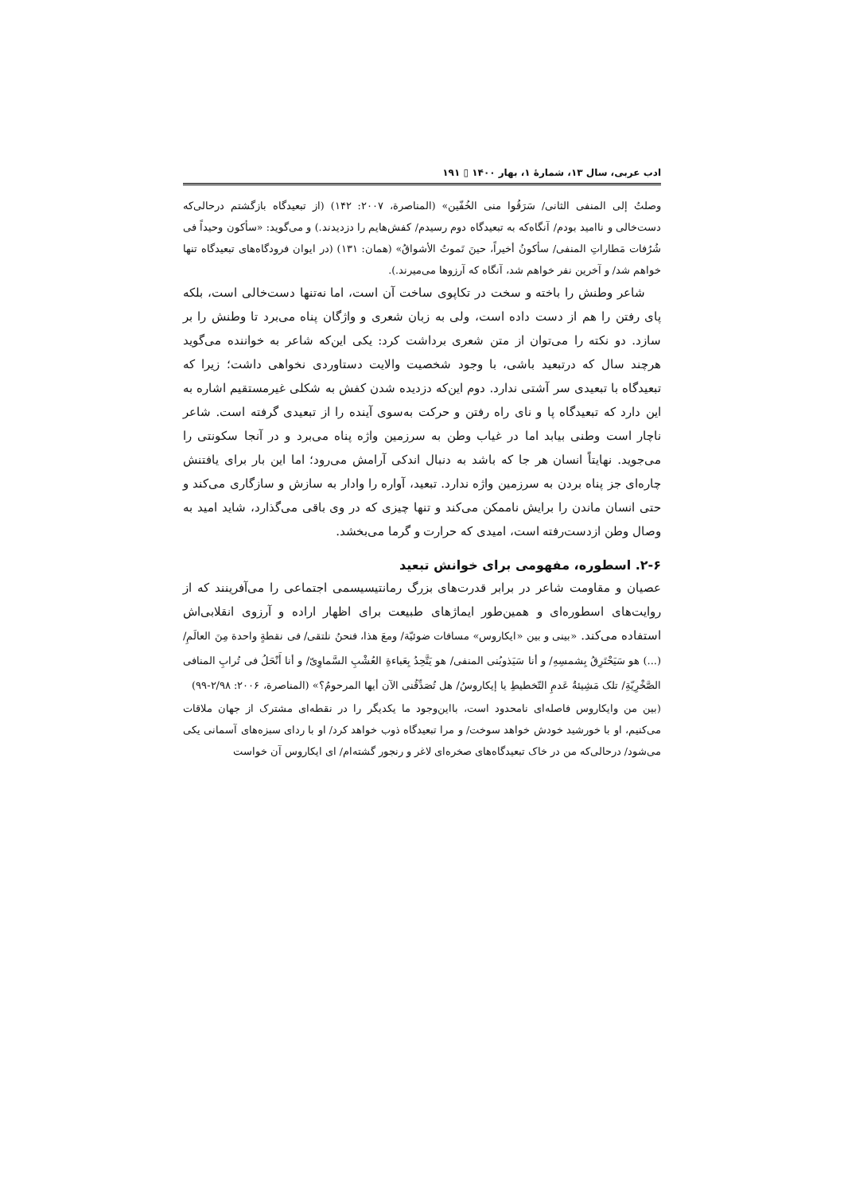ادب عربی، سال ۱۳، شمارهٔ ۱، بهار ۱۴۰۰ ▯ ۱۹۱
وصلتُ إلی المنفی الثانی/ سَرَقُوا منی الخُفّین» (المناصرة، ۲۰۰۷: ۱۴۲) (از تبعیدگاه بازگشتم درحالی‌که دست‌خالی و ناامید بودم/ آنگاه‌که به تبعیدگاه دوم رسیدم/ کفش‌هایم را دزدیدند.) و می‌گوید: «سأکون وحیداً فی شُرُفات مَطاراتِ المنفی/ سأکونُ أخیراً، حینَ تَموتُ الأشواقُ» (همان: ۱۳۱) (در ایوان فرودگاه‌های تبعیدگاه تنها خواهم شد/ و آخرین نفر خواهم شد، آنگاه که آرزوها می‌میرند.).
شاعر وطنش را باخته و سخت در تکاپوی ساخت آن است، اما نه‌تنها دست‌خالی است، بلکه پای رفتن را هم از دست داده است، ولی به زبان شعری و واژگان پناه می‌برد تا وطنش را بر سازد. دو نکته را می‌توان از متن شعری برداشت کرد: یکی این‌که شاعر به خواننده می‌گوید هرچند سال که درتبعید باشی، با وجود شخصیت والایت دستاوردی نخواهی داشت؛ زیرا که تبعیدگاه با تبعیدی سر آشتی ندارد. دوم این‌که دزدیده شدن کفش به شکلی غیرمستقیم اشاره به این دارد که تبعیدگاه پا و نای راه رفتن و حرکت به‌سوی آینده را از تبعیدی گرفته است. شاعر ناچار است وطنی بیابد اما در غیاب وطن به سرزمین واژه پناه می‌برد و در آنجا سکونتی را می‌جوید. نهایتاً انسان هر جا که باشد به دنبال اندکی آرامش می‌رود؛ اما این بار برای یافتنش چاره‌ای جز پناه بردن به سرزمین واژه ندارد. تبعید، آواره را وادار به سازش و سازگاری می‌کند و حتی انسان ماندن را برایش ناممکن می‌کند و تنها چیزی که در وی باقی می‌گذارد، شاید امید به وصال وطن ازدست‌رفته است، امیدی که حرارت و گرما می‌بخشد.
۲-۶. اسطوره، مفهومی برای خوانش تبعید
عصیان و مقاومت شاعر در برابر قدرت‌های بزرگ رمانتیسیسمی اجتماعی را می‌آفرینند که از روایت‌های اسطوره‌ای و همین‌طور ایماژهای طبیعت برای اظهار اراده و آرزوی انقلابی‌اش استفاده می‌کند. «بینی و بین «ایکاروس» مسافات ضوئیّة/ ومعَ هذا، فنحنُ نلتقی/ فی نقطةٍ واحدة مِنَ العالَمِ/ (...) هو سَیَحْتَرِقُ بِشمسِهِ/ و أنا سَیَذوبُنی المنفی/ هو یَتَّحِدُ بِعَباءةِ العُشْبِ السَّماوِیّ/ و أنا أَنْحَلُ فی تُرابِ المنافی الصَّخْرِیّةِ/ تلک مَشِیئةُ عَدمِ التّخطیطِ یا إیکاروسُ/ هل تُصَدِّقُنی الآن أیها المرحومُ؟» (المناصرة، ۲۰۰۶: ۲/۹۸-۹۹)
(بین من وایکاروس فاصله‌ای نامحدود است، بااین‌وجود ما یکدیگر را در نقطه‌ای مشترک از جهان ملاقات می‌کنیم، او با خورشید خودش خواهد سوخت/ و مرا تبعیدگاه ذوب خواهد کرد/ او با ردای سبزه‌های آسمانی یکی می‌شود/ درحالی‌که من در خاک تبعیدگاه‌های صخره‌ای لاغر و رنجور گشته‌ام/ ای ایکاروس آن خواست